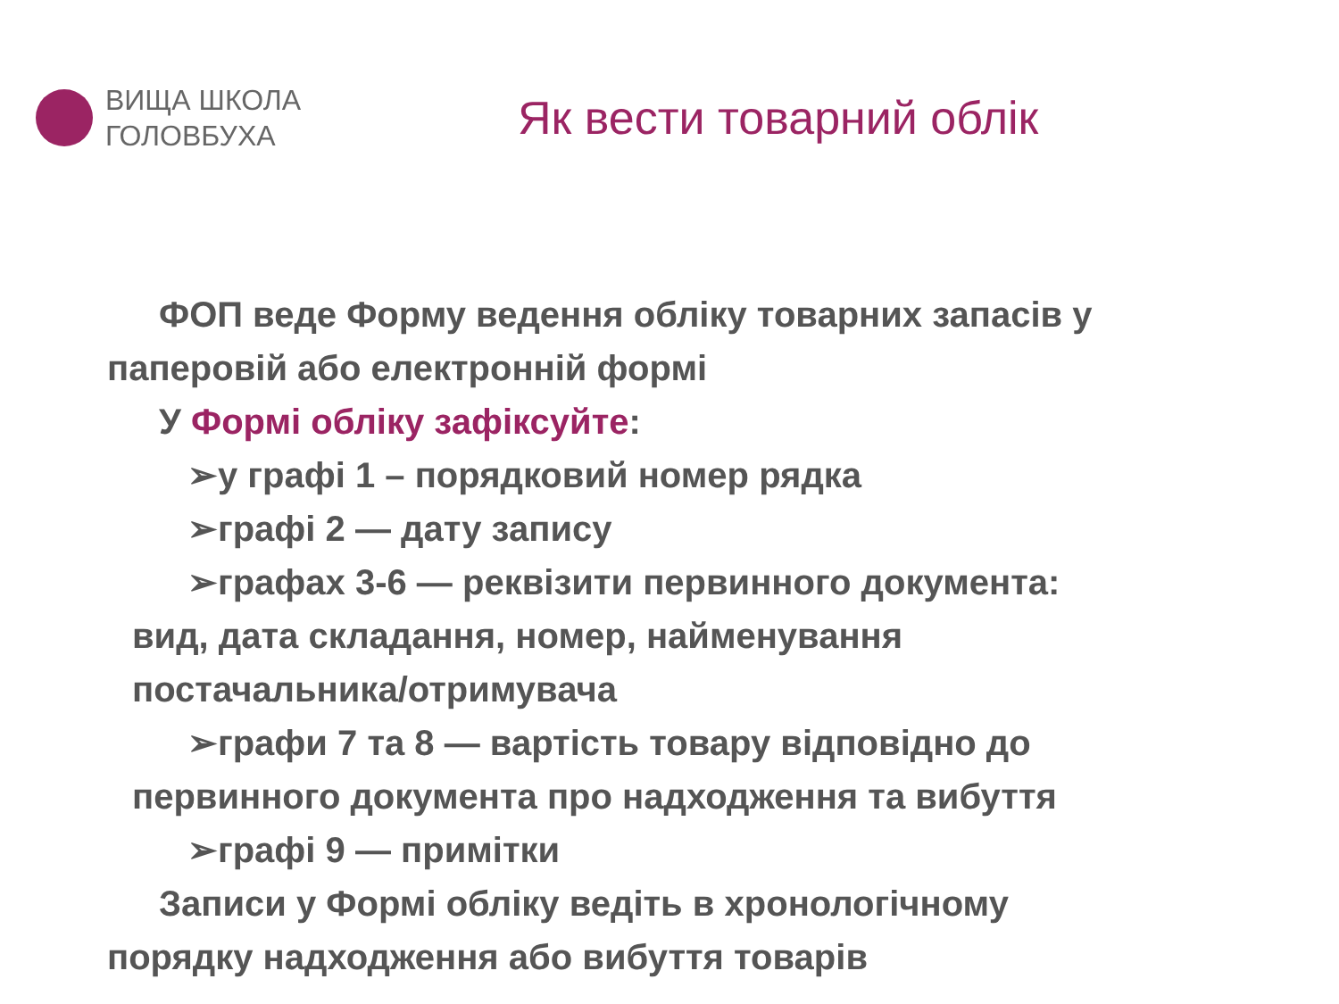ВИЩА ШКОЛА
ГОЛОВБУХА
Як вести товарний облік
ФОП веде Форму ведення обліку товарних запасів у
паперовій або електронній формі
У Формі обліку зафіксуйте:
➢у графі 1 – порядковий номер рядка
➢графі 2 — дату запису
➢графах 3-6 — реквізити первинного документа:
вид, дата складання, номер, найменування
постачальника/отримувача
➢графи 7 та 8 — вартість товару відповідно до
первинного документа про надходження та вибуття
➢графі 9 — примітки
Записи у Формі обліку ведіть в хронологічному
порядку надходження або вибуття товарів